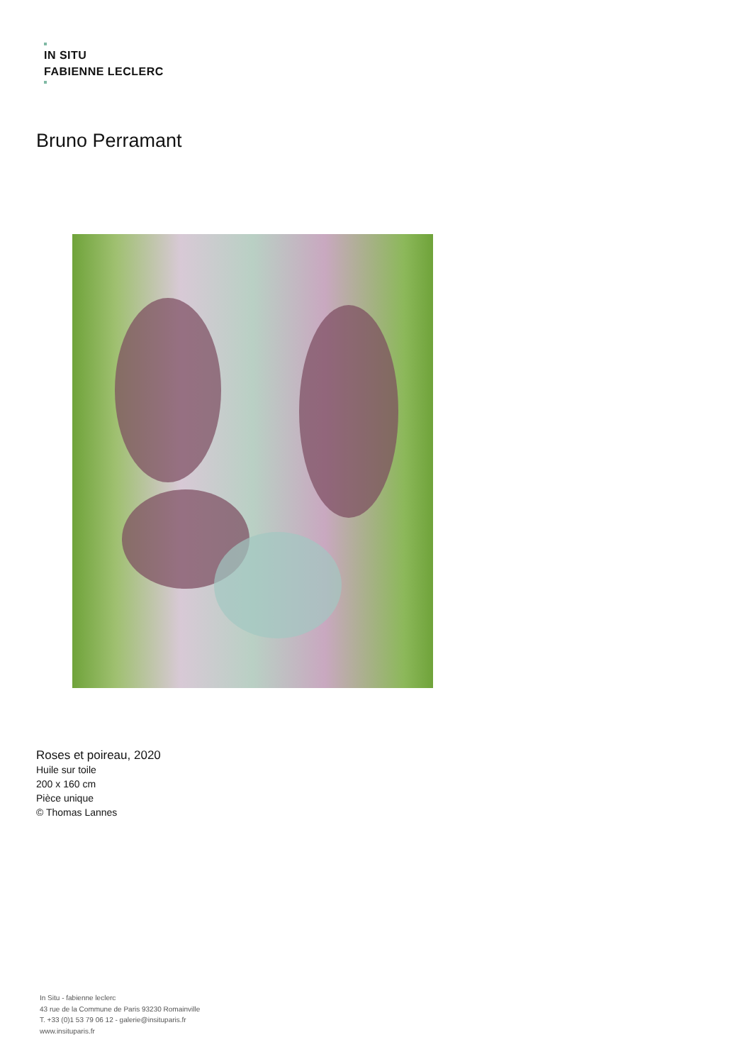IN SITU
FABIENNE LECLERC
Bruno Perramant
Roses et poireau, 2020
Huile sur toile
200 x 160 cm
Pièce unique
© Thomas Lannes
In Situ - fabienne leclerc
43 rue de la Commune de Paris 93230 Romainville
T. +33 (0)1 53 79 06 12 - galerie@insituparis.fr
www.insituparis.fr